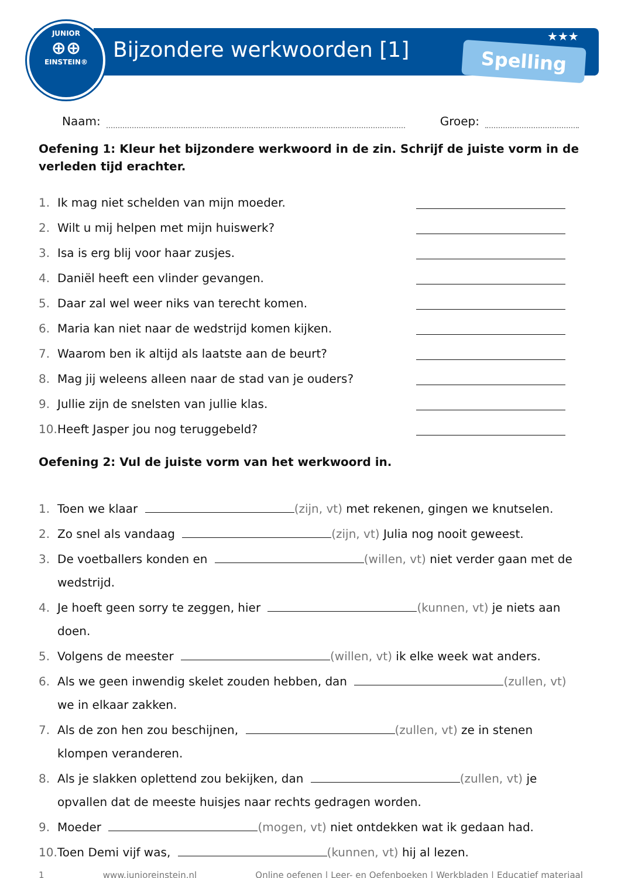JUNIOR
⊕⊕
EINSTEIN®
Bijzondere werkwoorden [1]
★★★
Spelling
Naam: Groep:
Oefening 1: Kleur het bijzondere werkwoord in de zin. Schrijf de juiste vorm in de verleden tijd erachter.
1. Ik mag niet schelden van mijn moeder.
2. Wilt u mij helpen met mijn huiswerk?
3. Isa is erg blij voor haar zusjes.
4. Daniël heeft een vlinder gevangen.
5. Daar zal wel weer niks van terecht komen.
6. Maria kan niet naar de wedstrijd komen kijken.
7. Waarom ben ik altijd als laatste aan de beurt?
8. Mag jij weleens alleen naar de stad van je ouders?
9. Jullie zijn de snelsten van jullie klas.
10. Heeft Jasper jou nog teruggebeld?
Oefening 2: Vul de juiste vorm van het werkwoord in.
1. Toen we klaar (zijn, vt) met rekenen, gingen we knutselen.
2. Zo snel als vandaag (zijn, vt) Julia nog nooit geweest.
3. De voetballers konden en (willen, vt) niet verder gaan met de wedstrijd.
4. Je hoeft geen sorry te zeggen, hier (kunnen, vt) je niets aan doen.
5. Volgens de meester (willen, vt) ik elke week wat anders.
6. Als we geen inwendig skelet zouden hebben, dan (zullen, vt) we in elkaar zakken.
7. Als de zon hen zou beschijnen, (zullen, vt) ze in stenen klompen veranderen.
8. Als je slakken oplettend zou bekijken, dan (zullen, vt) je opvallen dat de meeste huisjes naar rechts gedragen worden.
9. Moeder (mogen, vt) niet ontdekken wat ik gedaan had.
10. Toen Demi vijf was, (kunnen, vt) hij al lezen.
1 www.junioreinstein.nl Online oefenen | Leer- en Oefenboeken | Werkbladen | Educatief materiaal